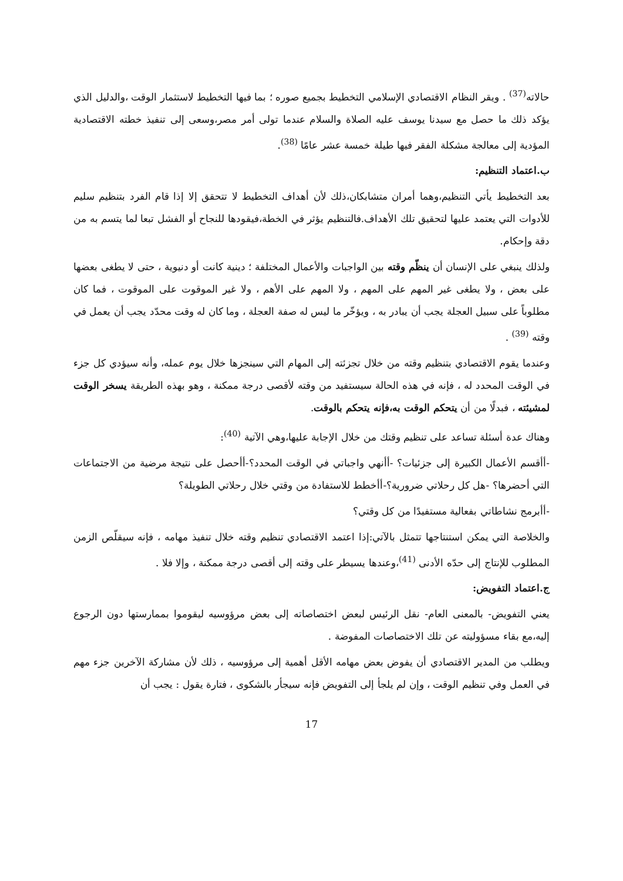حالاته<sup>(37)</sup> . ويقر النظام الاقتصادي الإسلامي التخطيط بجميع صوره ؛ بما فيها التخطيط لاستثمار الوقت ،والدليل الذي يؤكد ذلك ما حصل مع سيدنا يوسف عليه الصلاة والسلام عندما تولى أمر مصر،وسعى إلى تنفيذ خطته الاقتصادية المؤدية إلى معالجة مشكلة الفقر فيها طيلة خمسة عشر عامًا <sup>(38)</sup>.
ب.اعتماد التنظيم:
بعد التخطيط يأتي التنظيم،وهما أمران متشابكان،ذلك لأن أهداف التخطيط لا تتحقق إلا إذا قام الفرد بتنظيم سليم للأدوات التي يعتمد عليها لتحقيق تلك الأهداف.فالتنظيم يؤثر في الخطة،فيقودها للنجاح أو الفشل تبعا لما يتسم به من دقة وإحكام.
ولذلك ينبغي على الإنسان أن ينظّم وقته بين الواجبات والأعمال المختلفة ؛ دينية كانت أو دنيوية ، حتى لا يطغى بعضها على بعض ، ولا يطغى غير المهم على المهم ، ولا المهم على الأهم ، ولا غير الموقوت على الموقوت ، فما كان مطلوباً على سبيل العجلة يجب أن يبادر به ، ويؤخّر ما ليس له صفة العجلة ، وما كان له وقت محدّد يجب أن يعمل في وقته <sup>(39)</sup> .
وعندما يقوم الاقتصادي بتنظيم وقته من خلال تجزئته إلى المهام التي سينجزها خلال يوم عمله، وأنه سيؤدي كل جزء في الوقت المحدد له ، فإنه في هذه الحالة سيستفيد من وقته لأقصى درجة ممكنة ، وهو بهذه الطريقة يسخر الوقت لمشيئته ، فبدلًا من أن يتحكم الوقت به،فإنه يتحكم بالوقت.
وهناك عدة أسئلة تساعد على تنظيم وقتك من خلال الإجابة عليها،وهي الآتية <sup>(40)</sup>:
-أأقسم الأعمال الكبيرة إلى جزئيات؟ -أأنهي واجباتي في الوقت المحدد؟-أأحصل على نتيجة مرضية من الاجتماعات التي أحضرها؟ -هل كل رحلاتي ضرورية؟-أأخطط للاستفادة من وقتي خلال رحلاتي الطويلة؟
-أأبرمج نشاطاتي بفعالية مستفيدًا من كل وقتي؟
والخلاصة التي يمكن استنتاجها تتمثل بالآتي:إذا اعتمد الاقتصادي تنظيم وقته خلال تنفيذ مهامه ، فإنه سيقلّص الزمن المطلوب للإنتاج إلى حدّه الأدنى <sup>(41)</sup>،وعندها يسيطر على وقته إلى أقصى درجة ممكنة ، وإلا فلا .
ج.اعتماد التفويض:
يعني التفويض- بالمعنى العام- نقل الرئيس لبعض اختصاصاته إلى بعض مرؤوسيه ليقوموا بممارستها دون الرجوع إليه،مع بقاء مسؤوليته عن تلك الاختصاصات المفوضة .
ويطلب من المدير الاقتصادي أن يفوض بعض مهامه الأقل أهمية إلى مرؤوسيه ، ذلك لأن مشاركة الآخرين جزء مهم في العمل وفي تنظيم الوقت ، وإن لم يلجأ إلى التفويض فإنه سيجأر بالشكوى ، فتارة يقول : يجب أن
17